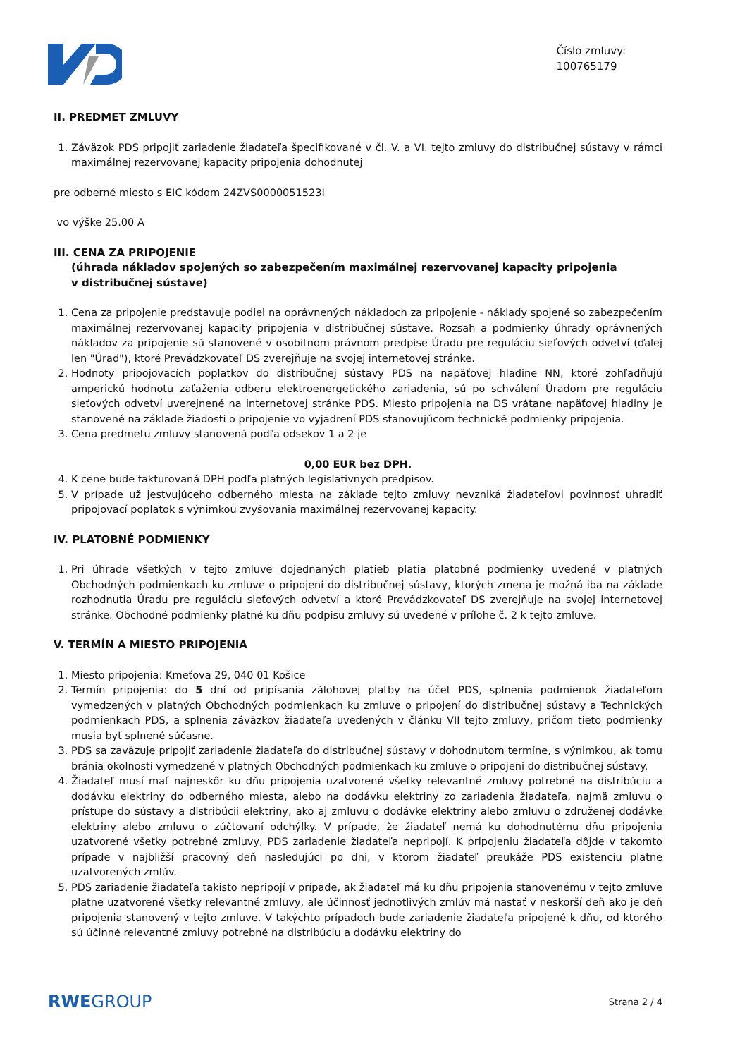Číslo zmluvy:
100765179
II. PREDMET ZMLUVY
1. Záväzok PDS pripojiť zariadenie žiadateľa špecifikované v čl. V. a VI. tejto zmluvy do distribučnej sústavy v rámci maximálnej rezervovanej kapacity pripojenia dohodnutej
pre odberné miesto s EIC kódom 24ZVS0000051523I
vo výške 25.00 A
III. CENA ZA PRIPOJENIE
(úhrada nákladov spojených so zabezpečením maximálnej rezervovanej kapacity pripojenia
v distribučnej sústave)
1. Cena za pripojenie predstavuje podiel na oprávnených nákladoch za pripojenie - náklady spojené so zabezpečením maximálnej rezervovanej kapacity pripojenia v distribučnej sústave. Rozsah a podmienky úhrady oprávnených nákladov za pripojenie sú stanovené v osobitnom právnom predpise Úradu pre reguláciu sieťových odvetví (ďalej len "Úrad"), ktoré Prevádzkovateľ DS zverejňuje na svojej internetovej stránke.
2. Hodnoty pripojovacích poplatkov do distribučnej sústavy PDS na napäťovej hladine NN, ktoré zohľadňujú amperickú hodnotu zaťaženia odberu elektroenergetického zariadenia, sú po schválení Úradom pre reguláciu sieťových odvetví uverejnené na internetovej stránke PDS. Miesto pripojenia na DS vrátane napäťovej hladiny je stanovené na základe žiadosti o pripojenie vo vyjadrení PDS stanovujúcom technické podmienky pripojenia.
3. Cena predmetu zmluvy stanovená podľa odsekov 1 a 2 je
0,00 EUR bez DPH.
4. K cene bude fakturovaná DPH podľa platných legislatívnych predpisov.
5. V prípade už jestvujúceho odberného miesta na základe tejto zmluvy nevzniká žiadateľovi povinnosť uhradiť pripojovací poplatok s výnimkou zvyšovania maximálnej rezervovanej kapacity.
IV. PLATOBNÉ PODMIENKY
1. Pri úhrade všetkých v tejto zmluve dojednaných platieb platia platobné podmienky uvedené v platných Obchodných podmienkach ku zmluve o pripojení do distribučnej sústavy, ktorých zmena je možná iba na základe rozhodnutia Úradu pre reguláciu sieťových odvetví a ktoré Prevádzkovateľ DS zverejňuje na svojej internetovej stránke. Obchodné podmienky platné ku dňu podpisu zmluvy sú uvedené v prílohe č. 2 k tejto zmluve.
V. TERMÍN A MIESTO PRIPOJENIA
1. Miesto pripojenia: Kmeťova 29, 040 01 Košice
2. Termín pripojenia: do 5 dní od pripísania zálohovej platby na účet PDS, splnenia podmienok žiadateľom vymedzených v platných Obchodných podmienkach ku zmluve o pripojení do distribučnej sústavy a Technických podmienkach PDS, a splnenia záväzkov žiadateľa uvedených v článku VII tejto zmluvy, pričom tieto podmienky musia byť splnené súčasne.
3. PDS sa zaväzuje pripojiť zariadenie žiadateľa do distribučnej sústavy v dohodnutom termíne, s výnimkou, ak tomu bránia okolnosti vymedzené v platných Obchodných podmienkach ku zmluve o pripojení do distribučnej sústavy.
4. Žiadateľ musí mať najneskôr ku dňu pripojenia uzatvorené všetky relevantné zmluvy potrebné na distribúciu a dodávku elektriny do odberného miesta, alebo na dodávku elektriny zo zariadenia žiadateľa, najmä zmluvu o prístupe do sústavy a distribúcii elektriny, ako aj zmluvu o dodávke elektriny alebo zmluvu o združenej dodávke elektriny alebo zmluvu o zúčtovaní odchýlky. V prípade, že žiadateľ nemá ku dohodnutému dňu pripojenia uzatvorené všetky potrebné zmluvy, PDS zariadenie žiadateľa nepripojí. K pripojeniu žiadateľa dôjde v takomto prípade v najbližší pracovný deň nasledujúci po dni, v ktorom žiadateľ preukáže PDS existenciu platne uzatvorených zmlúv.
5. PDS zariadenie žiadateľa takisto nepripojí v prípade, ak žiadateľ má ku dňu pripojenia stanovenému v tejto zmluve platne uzatvorené všetky relevantné zmluvy, ale účinnosť jednotlivých zmlúv má nastať v neskorší deň ako je deň pripojenia stanovený v tejto zmluve. V takýchto prípadoch bude zariadenie žiadateľa pripojené k dňu, od ktorého sú účinné relevantné zmluvy potrebné na distribúciu a dodávku elektriny do
RWEGROUP Strana 2 / 4